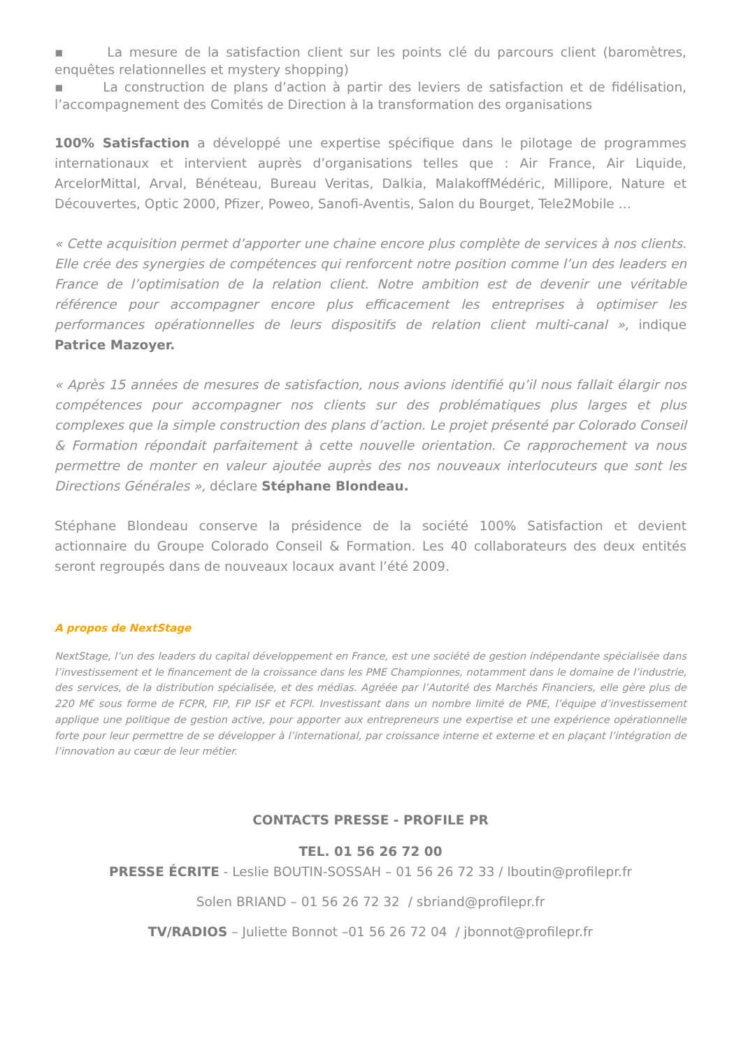▪ La mesure de la satisfaction client sur les points clé du parcours client (baromètres, enquêtes relationnelles et mystery shopping)
▪ La construction de plans d’action à partir des leviers de satisfaction et de fidélisation, l’accompagnement des Comités de Direction à la transformation des organisations
100% Satisfaction a développé une expertise spécifique dans le pilotage de programmes internationaux et intervient auprès d’organisations telles que : Air France, Air Liquide, ArcelorMittal, Arval, Bénéteau, Bureau Veritas, Dalkia, MalakoffMédéric, Millipore, Nature et Découvertes, Optic 2000, Pfizer, Poweo, Sanofi-Aventis, Salon du Bourget, Tele2Mobile …
« Cette acquisition permet d’apporter une chaine encore plus complète de services à nos clients. Elle crée des synergies de compétences qui renforcent notre position comme l’un des leaders en France de l’optimisation de la relation client. Notre ambition est de devenir une véritable référence pour accompagner encore plus efficacement les entreprises à optimiser les performances opérationnelles de leurs dispositifs de relation client multi-canal », indique Patrice Mazoyer.
« Après 15 années de mesures de satisfaction, nous avions identifié qu’il nous fallait élargir nos compétences pour accompagner nos clients sur des problématiques plus larges et plus complexes que la simple construction des plans d’action. Le projet présenté par Colorado Conseil & Formation répondait parfaitement à cette nouvelle orientation. Ce rapprochement va nous permettre de monter en valeur ajoutée auprès des nos nouveaux interlocuteurs que sont les Directions Générales », déclare Stéphane Blondeau.
Stéphane Blondeau conserve la présidence de la société 100% Satisfaction et devient actionnaire du Groupe Colorado Conseil & Formation. Les 40 collaborateurs des deux entités seront regroupés dans de nouveaux locaux avant l’été 2009.
A propos de NextStage
NextStage, l’un des leaders du capital développement en France, est une société de gestion indépendante spécialisée dans l’investissement et le financement de la croissance dans les PME Championnes, notamment dans le domaine de l’industrie, des services, de la distribution spécialisée, et des médias. Agréée par l’Autorité des Marchés Financiers, elle gère plus de 220 M€ sous forme de FCPR, FIP, FIP ISF et FCPI. Investissant dans un nombre limité de PME, l’équipe d’investissement applique une politique de gestion active, pour apporter aux entrepreneurs une expertise et une expérience opérationnelle forte pour leur permettre de se développer à l’international, par croissance interne et externe et en plaçant l’intégration de l’innovation au cœur de leur métier.
CONTACTS PRESSE - PROFILE PR
TEL. 01 56 26 72 00
PRESSE ÉCRITE - Leslie BOUTIN-SOSSAH – 01 56 26 72 33 / lboutin@profilepr.fr
Solen BRIAND – 01 56 26 72 32 / sbriand@profilepr.fr
TV/RADIOS – Juliette Bonnot –01 56 26 72 04 / jbonnot@profilepr.fr